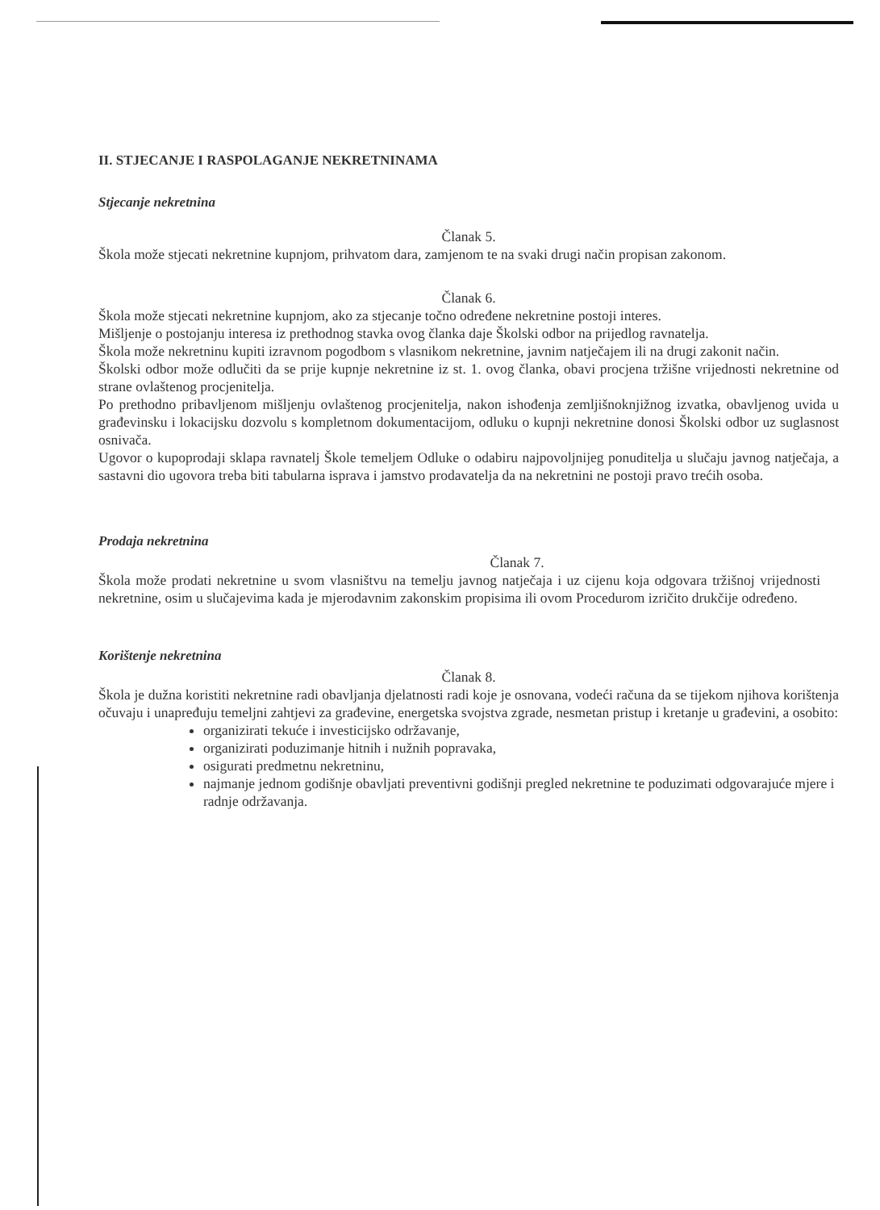II. STJECANJE I RASPOLAGANJE NEKRETNINAMA
Stjecanje nekretnina
Članak 5.
Škola može stjecati nekretnine kupnjom, prihvatom dara, zamjenom te na svaki drugi način propisan zakonom.
Članak 6.
Škola može stjecati nekretnine kupnjom, ako za stjecanje točno određene nekretnine postoji interes.
Mišljenje o postojanju interesa iz prethodnog stavka ovog članka daje Školski odbor na prijedlog ravnatelja.
Škola može nekretninu kupiti izravnom pogodbom s vlasnikom nekretnine, javnim natječajem ili na drugi zakonit način.
Školski odbor može odlučiti da se prije kupnje nekretnine iz st. 1. ovog članka, obavi procjena tržišne vrijednosti nekretnine od strane ovlaštenog procjenitelja.
Po prethodno pribavljenom mišljenju ovlaštenog procjenitelja, nakon ishođenja zemljišnoknjižnog izvatka, obavljenog uvida u građevinsku i lokacijsku dozvolu s kompletnom dokumentacijom, odluku o kupnji nekretnine donosi Školski odbor uz suglasnost osnivača.
Ugovor o kupoprodaji sklapa ravnatelj Škole temeljem Odluke o odabiru najpovoljnijeg ponuditelja u slučaju javnog natječaja, a sastavni dio ugovora treba biti tabularna isprava i jamstvo prodavatelja da na nekretnini ne postoji pravo trećih osoba.
Prodaja nekretnina
Članak 7.
Škola može prodati nekretnine u svom vlasništvu na temelju javnog natječaja i uz cijenu koja odgovara tržišnoj vrijednosti nekretnine, osim u slučajevima kada je mjerodavnim zakonskim propisima ili ovom Procedurom izričito drukčije određeno.
Korištenje nekretnina
Članak 8.
Škola je dužna koristiti nekretnine radi obavljanja djelatnosti radi koje je osnovana, vodeći računa da se tijekom njihova korištenja očuvaju i unapređuju temeljni zahtjevi za građevine, energetska svojstva zgrade, nesmetan pristup i kretanje u građevini, a osobito:
organizirati tekuće i investicijsko održavanje,
organizirati poduzimanje hitnih i nužnih popravaka,
osigurati predmetnu nekretninu,
najmanje jednom godišnje obavljati preventivni godišnji pregled nekretnine te poduzimati odgovarajuće mjere i radnje održavanja.